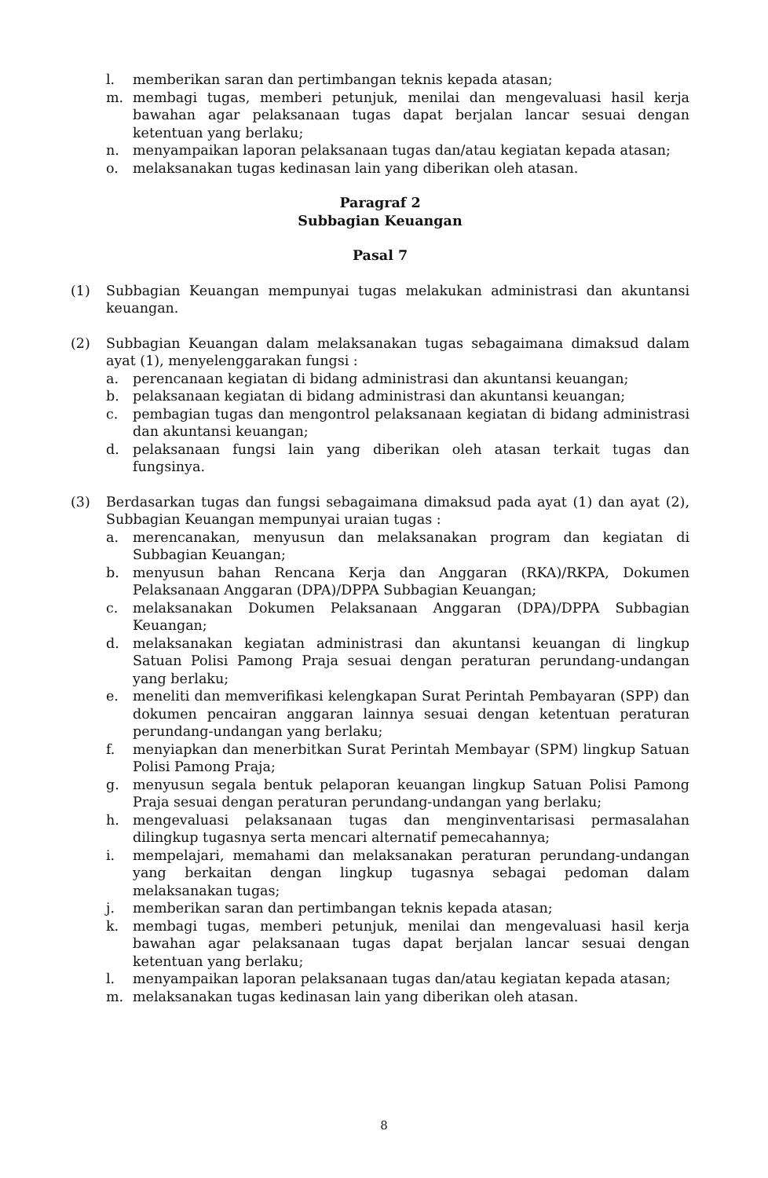l. memberikan saran dan pertimbangan teknis kepada atasan;
m. membagi tugas, memberi petunjuk, menilai dan mengevaluasi hasil kerja bawahan agar pelaksanaan tugas dapat berjalan lancar sesuai dengan ketentuan yang berlaku;
n. menyampaikan laporan pelaksanaan tugas dan/atau kegiatan kepada atasan;
o. melaksanakan tugas kedinasan lain yang diberikan oleh atasan.
Paragraf 2
Subbagian Keuangan
Pasal 7
(1) Subbagian Keuangan mempunyai tugas melakukan administrasi dan akuntansi keuangan.
(2) Subbagian Keuangan dalam melaksanakan tugas sebagaimana dimaksud dalam ayat (1), menyelenggarakan fungsi :
a. perencanaan kegiatan di bidang administrasi dan akuntansi keuangan;
b. pelaksanaan kegiatan di bidang administrasi dan akuntansi keuangan;
c. pembagian tugas dan mengontrol pelaksanaan kegiatan di bidang administrasi dan akuntansi keuangan;
d. pelaksanaan fungsi lain yang diberikan oleh atasan terkait tugas dan fungsinya.
(3) Berdasarkan tugas dan fungsi sebagaimana dimaksud pada ayat (1) dan ayat (2), Subbagian Keuangan mempunyai uraian tugas :
a. merencanakan, menyusun dan melaksanakan program dan kegiatan di Subbagian Keuangan;
b. menyusun bahan Rencana Kerja dan Anggaran (RKA)/RKPA, Dokumen Pelaksanaan Anggaran (DPA)/DPPA Subbagian Keuangan;
c. melaksanakan Dokumen Pelaksanaan Anggaran (DPA)/DPPA Subbagian Keuangan;
d. melaksanakan kegiatan administrasi dan akuntansi keuangan di lingkup Satuan Polisi Pamong Praja sesuai dengan peraturan perundang-undangan yang berlaku;
e. meneliti dan memverifikasi kelengkapan Surat Perintah Pembayaran (SPP) dan dokumen pencairan anggaran lainnya sesuai dengan ketentuan peraturan perundang-undangan yang berlaku;
f. menyiapkan dan menerbitkan Surat Perintah Membayar (SPM) lingkup Satuan Polisi Pamong Praja;
g. menyusun segala bentuk pelaporan keuangan lingkup Satuan Polisi Pamong Praja sesuai dengan peraturan perundang-undangan yang berlaku;
h. mengevaluasi pelaksanaan tugas dan menginventarisasi permasalahan dilingkup tugasnya serta mencari alternatif pemecahannya;
i. mempelajari, memahami dan melaksanakan peraturan perundang-undangan yang berkaitan dengan lingkup tugasnya sebagai pedoman dalam melaksanakan tugas;
j. memberikan saran dan pertimbangan teknis kepada atasan;
k. membagi tugas, memberi petunjuk, menilai dan mengevaluasi hasil kerja bawahan agar pelaksanaan tugas dapat berjalan lancar sesuai dengan ketentuan yang berlaku;
l. menyampaikan laporan pelaksanaan tugas dan/atau kegiatan kepada atasan;
m. melaksanakan tugas kedinasan lain yang diberikan oleh atasan.
8